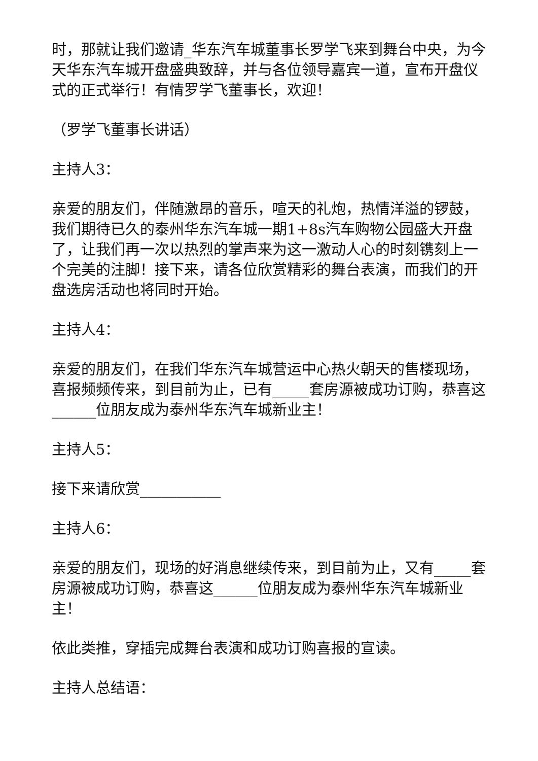时，那就让我们邀请_华东汽车城董事长罗学飞来到舞台中央，为今天华东汽车城开盘盛典致辞，并与各位领导嘉宾一道，宣布开盘仪式的正式举行！有情罗学飞董事长，欢迎！
（罗学飞董事长讲话）
主持人3：
亲爱的朋友们，伴随激昂的音乐，喧天的礼炮，热情洋溢的锣鼓，我们期待已久的泰州华东汽车城一期1+8s汽车购物公园盛大开盘了，让我们再一次以热烈的掌声来为这一激动人心的时刻镌刻上一个完美的注脚！接下来，请各位欣赏精彩的舞台表演，而我们的开盘选房活动也将同时开始。
主持人4：
亲爱的朋友们，在我们华东汽车城营运中心热火朝天的售楼现场，喜报频频传来，到目前为止，已有_____套房源被成功订购，恭喜这______位朋友成为泰州华东汽车城新业主！
主持人5：
接下来请欣赏___________
主持人6：
亲爱的朋友们，现场的好消息继续传来，到目前为止，又有_____套房源被成功订购，恭喜这______位朋友成为泰州华东汽车城新业主！
依此类推，穿插完成舞台表演和成功订购喜报的宣读。
主持人总结语：